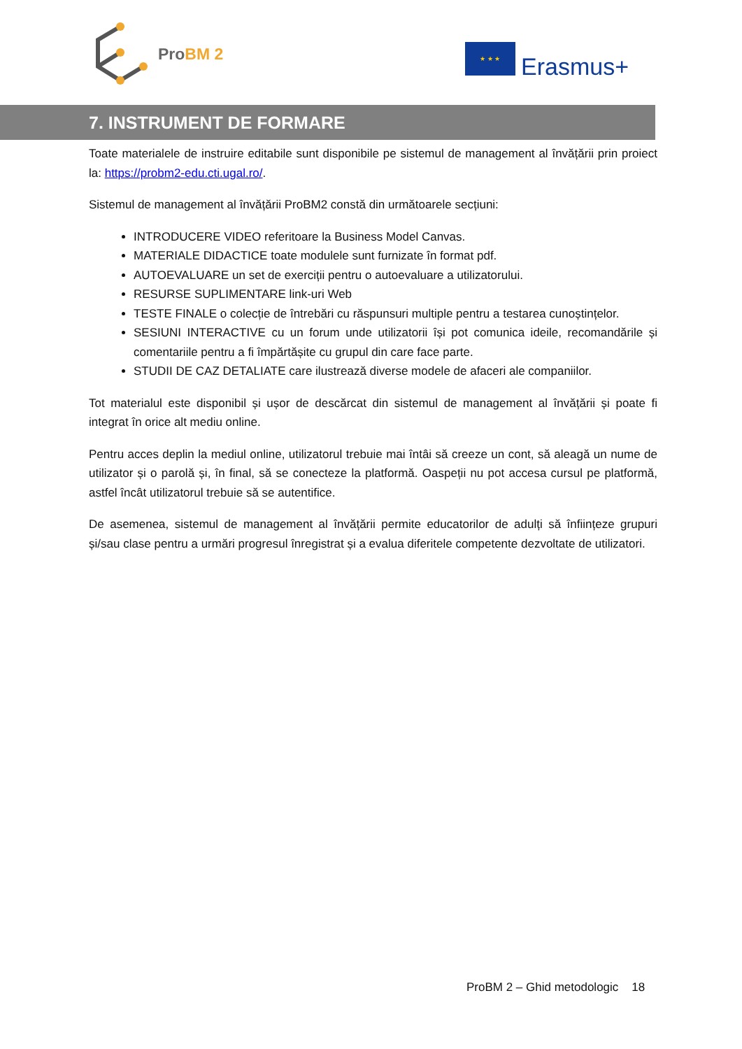ProBM 2
★ ★ ★
Erasmus+
7. INSTRUMENT DE FORMARE
Toate materialele de instruire editabile sunt disponibile pe sistemul de management al învățării prin proiect la: https://probm2-edu.cti.ugal.ro/.
Sistemul de management al învățării ProBM2 constă din următoarele secțiuni:
INTRODUCERE VIDEO referitoare la Business Model Canvas.
MATERIALE DIDACTICE toate modulele sunt furnizate în format pdf.
AUTOEVALUARE un set de exerciții pentru o autoevaluare a utilizatorului.
RESURSE SUPLIMENTARE link-uri Web
TESTE FINALE o colecție de întrebări cu răspunsuri multiple pentru a testarea cunoștințelor.
SESIUNI INTERACTIVE cu un forum unde utilizatorii își pot comunica ideile, recomandările și comentariile pentru a fi împărtășite cu grupul din care face parte.
STUDII DE CAZ DETALIATE care ilustrează diverse modele de afaceri ale companiilor.
Tot materialul este disponibil și ușor de descărcat din sistemul de management al învățării și poate fi integrat în orice alt mediu online.
Pentru acces deplin la mediul online, utilizatorul trebuie mai întâi să creeze un cont, să aleagă un nume de utilizator și o parolă și, în final, să se conecteze la platformă. Oaspeții nu pot accesa cursul pe platformă, astfel încât utilizatorul trebuie să se autentifice.
De asemenea, sistemul de management al învățării permite educatorilor de adulți să înființeze grupuri și/sau clase pentru a urmări progresul înregistrat și a evalua diferitele competente dezvoltate de utilizatori.
ProBM 2 – Ghid metodologic 18